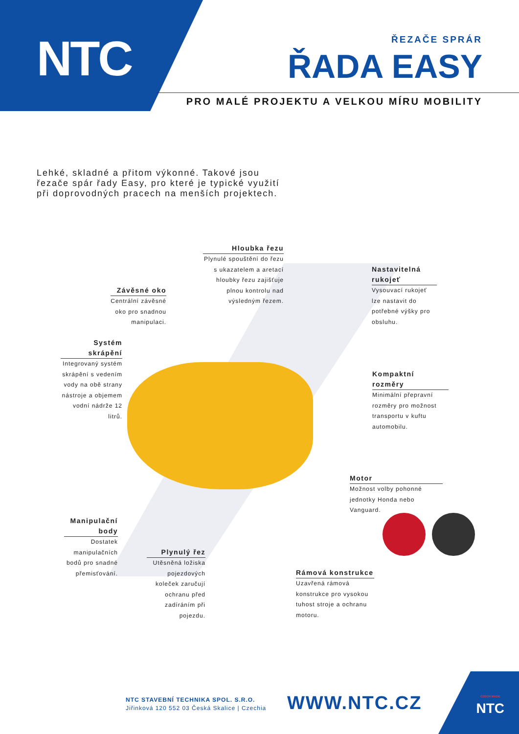NTC
ŘEZAČE SPRÁR
ŘADA EASY
PRO MALÉ PROJEKTU A VELKOU MÍRU MOBILITY
Lehké, skladné a přitom výkonné. Takové jsou řezače spár řady Easy, pro které je typické využití při doprovodných pracech na menších projektech.
Hloubka řezu
Plynulé spouštění do řezu s ukazatelem a aretací hloubky řezu zajišťuje plnou kontrolu nad výsledným řezem.
Nastavitelná rukojeť
Vysouvací rukojeť lze nastavit do potřebné výšky pro obsluhu.
Závěsné oko
Centrální závěsné oko pro snadnou manipulaci.
Systém skrápění
Integrovaný systém skrápění s vedením vody na obě strany nástroje a objemem vodní nádrže 12 litrů.
Kompaktní rozměry
Minimální přepravní rozměry pro možnost transportu v kuftu automobilu.
Motor
Možnost volby pohonné jednotky Honda nebo Vanguard.
Manipulační body
Dostatek manipulačních bodů pro snadné přemisťování.
Plynulý řez
Utěsněná ložiska pojezdových koleček zaručují ochranu před zadíráním při pojezdu.
Rámová konstrukce
Uzavřená rámová konstrukce pro vysokou tuhost stroje a ochranu motoru.
NTC STAVEBNÍ TECHNIKA SPOL. S.R.O.
Jiřinková 120 552 03 Česká Skalice | Czechia
WWW.NTC.CZ
CZECH MADE
NTC